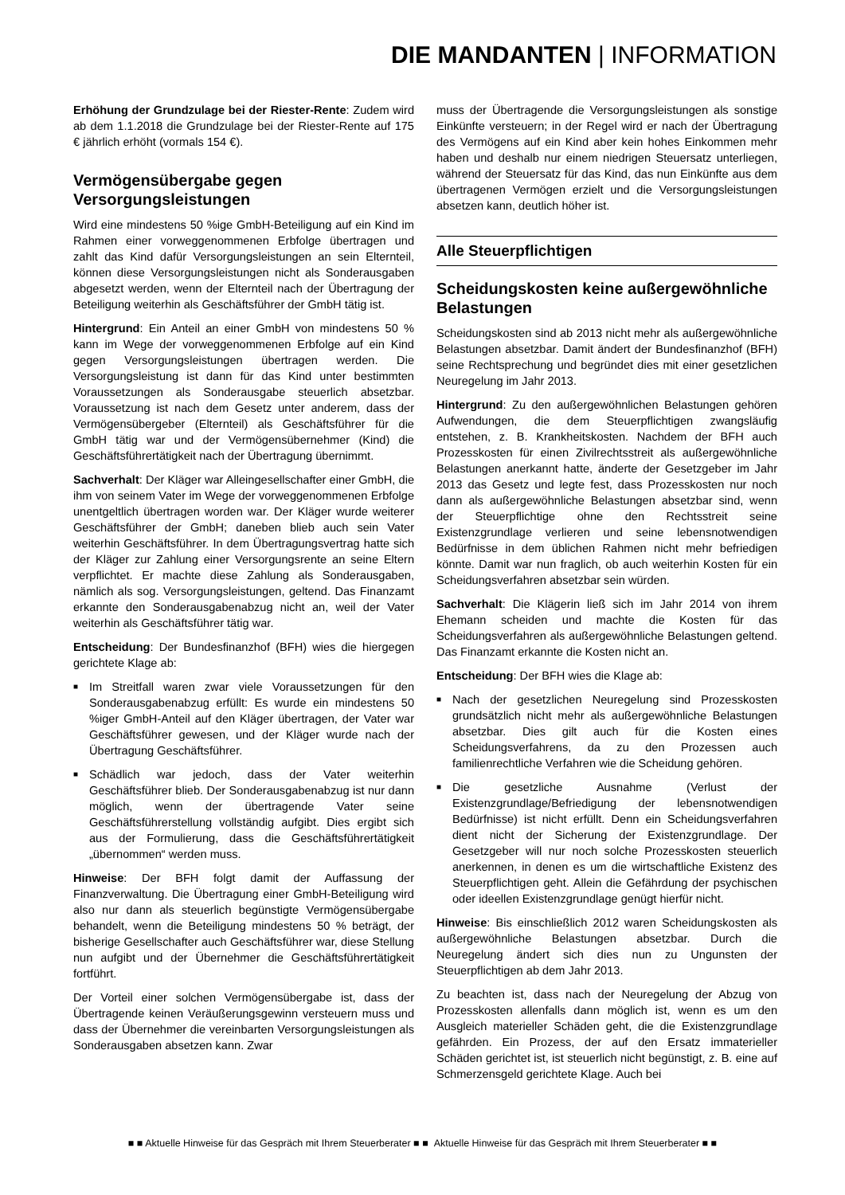DIE MANDANTEN | INFORMATION
Erhöhung der Grundzulage bei der Riester-Rente: Zudem wird ab dem 1.1.2018 die Grundzulage bei der Riester-Rente auf 175 € jährlich erhöht (vormals 154 €).
Vermögensübergabe gegen Versorgungsleistungen
Wird eine mindestens 50 %ige GmbH-Beteiligung auf ein Kind im Rahmen einer vorweggenommenen Erbfolge übertragen und zahlt das Kind dafür Versorgungsleistungen an sein Elternteil, können diese Versorgungsleistungen nicht als Sonderausgaben abgesetzt werden, wenn der Elternteil nach der Übertragung der Beteiligung weiterhin als Geschäftsführer der GmbH tätig ist.
Hintergrund: Ein Anteil an einer GmbH von mindestens 50 % kann im Wege der vorweggenommenen Erbfolge auf ein Kind gegen Versorgungsleistungen übertragen werden. Die Versorgungsleistung ist dann für das Kind unter bestimmten Voraussetzungen als Sonderausgabe steuerlich absetzbar. Voraussetzung ist nach dem Gesetz unter anderem, dass der Vermögensübergeber (Elternteil) als Geschäftsführer für die GmbH tätig war und der Vermögensübernehmer (Kind) die Geschäftsführertätigkeit nach der Übertragung übernimmt.
Sachverhalt: Der Kläger war Alleingesellschafter einer GmbH, die ihm von seinem Vater im Wege der vorweggenommenen Erbfolge unentgeltlich übertragen worden war. Der Kläger wurde weiterer Geschäftsführer der GmbH; daneben blieb auch sein Vater weiterhin Geschäftsführer. In dem Übertragungsvertrag hatte sich der Kläger zur Zahlung einer Versorgungsrente an seine Eltern verpflichtet. Er machte diese Zahlung als Sonderausgaben, nämlich als sog. Versorgungsleistungen, geltend. Das Finanzamt erkannte den Sonderausgabenabzug nicht an, weil der Vater weiterhin als Geschäftsführer tätig war.
Entscheidung: Der Bundesfinanzhof (BFH) wies die hiergegen gerichtete Klage ab:
■ Im Streitfall waren zwar viele Voraussetzungen für den Sonderausgabenabzug erfüllt: Es wurde ein mindestens 50 %iger GmbH-Anteil auf den Kläger übertragen, der Vater war Geschäftsführer gewesen, und der Kläger wurde nach der Übertragung Geschäftsführer.
■ Schädlich war jedoch, dass der Vater weiterhin Geschäftsführer blieb. Der Sonderausgabenabzug ist nur dann möglich, wenn der übertragende Vater seine Geschäftsführerstellung vollständig aufgibt. Dies ergibt sich aus der Formulierung, dass die Geschäftsführertätigkeit „übernommen“ werden muss.
Hinweise: Der BFH folgt damit der Auffassung der Finanzverwaltung. Die Übertragung einer GmbH-Beteiligung wird also nur dann als steuerlich begünstigte Vermögensübergabe behandelt, wenn die Beteiligung mindestens 50 % beträgt, der bisherige Gesellschafter auch Geschäftsführer war, diese Stellung nun aufgibt und der Übernehmer die Geschäftsführertätigkeit fortführt.
Der Vorteil einer solchen Vermögensübergabe ist, dass der Übertragende keinen Veräußerungsgewinn versteuern muss und dass der Übernehmer die vereinbarten Versorgungsleistungen als Sonderausgaben absetzen kann. Zwar
muss der Übertragende die Versorgungsleistungen als sonstige Einkünfte versteuern; in der Regel wird er nach der Übertragung des Vermögens auf ein Kind aber kein hohes Einkommen mehr haben und deshalb nur einem niedrigen Steuersatz unterliegen, während der Steuersatz für das Kind, das nun Einkünfte aus dem übertragenen Vermögen erzielt und die Versorgungsleistungen absetzen kann, deutlich höher ist.
Alle Steuerpflichtigen
Scheidungskosten keine außergewöhnliche Belastungen
Scheidungskosten sind ab 2013 nicht mehr als außergewöhnliche Belastungen absetzbar. Damit ändert der Bundesfinanzhof (BFH) seine Rechtsprechung und begründet dies mit einer gesetzlichen Neuregelung im Jahr 2013.
Hintergrund: Zu den außergewöhnlichen Belastungen gehören Aufwendungen, die dem Steuerpflichtigen zwangsläufig entstehen, z. B. Krankheitskosten. Nachdem der BFH auch Prozesskosten für einen Zivilrechtsstreit als außergewöhnliche Belastungen anerkannt hatte, änderte der Gesetzgeber im Jahr 2013 das Gesetz und legte fest, dass Prozesskosten nur noch dann als außergewöhnliche Belastungen absetzbar sind, wenn der Steuerpflichtige ohne den Rechtsstreit seine Existenzgrundlage verlieren und seine lebensnotwendigen Bedürfnisse in dem üblichen Rahmen nicht mehr befriedigen könnte. Damit war nun fraglich, ob auch weiterhin Kosten für ein Scheidungsverfahren absetzbar sein würden.
Sachverhalt: Die Klägerin ließ sich im Jahr 2014 von ihrem Ehemann scheiden und machte die Kosten für das Scheidungsverfahren als außergewöhnliche Belastungen geltend. Das Finanzamt erkannte die Kosten nicht an.
Entscheidung: Der BFH wies die Klage ab:
■ Nach der gesetzlichen Neuregelung sind Prozesskosten grundsätzlich nicht mehr als außergewöhnliche Belastungen absetzbar. Dies gilt auch für die Kosten eines Scheidungsverfahrens, da zu den Prozessen auch familienrechtliche Verfahren wie die Scheidung gehören.
■ Die gesetzliche Ausnahme (Verlust der Existenzgrundlage/Befriedigung der lebensnotwendigen Bedürfnisse) ist nicht erfüllt. Denn ein Scheidungsverfahren dient nicht der Sicherung der Existenzgrundlage. Der Gesetzgeber will nur noch solche Prozesskosten steuerlich anerkennen, in denen es um die wirtschaftliche Existenz des Steuerpflichtigen geht. Allein die Gefährdung der psychischen oder ideellen Existenzgrundlage genügt hierfür nicht.
Hinweise: Bis einschließlich 2012 waren Scheidungskosten als außergewöhnliche Belastungen absetzbar. Durch die Neuregelung ändert sich dies nun zu Ungunsten der Steuerpflichtigen ab dem Jahr 2013.
Zu beachten ist, dass nach der Neuregelung der Abzug von Prozesskosten allenfalls dann möglich ist, wenn es um den Ausgleich materieller Schäden geht, die die Existenzgrundlage gefährden. Ein Prozess, der auf den Ersatz immaterieller Schäden gerichtet ist, ist steuerlich nicht begünstigt, z. B. eine auf Schmerzensgeld gerichtete Klage. Auch bei
■ ■ Aktuelle Hinweise für das Gespräch mit Ihrem Steuerberater ■ ■ Aktuelle Hinweise für das Gespräch mit Ihrem Steuerberater ■ ■